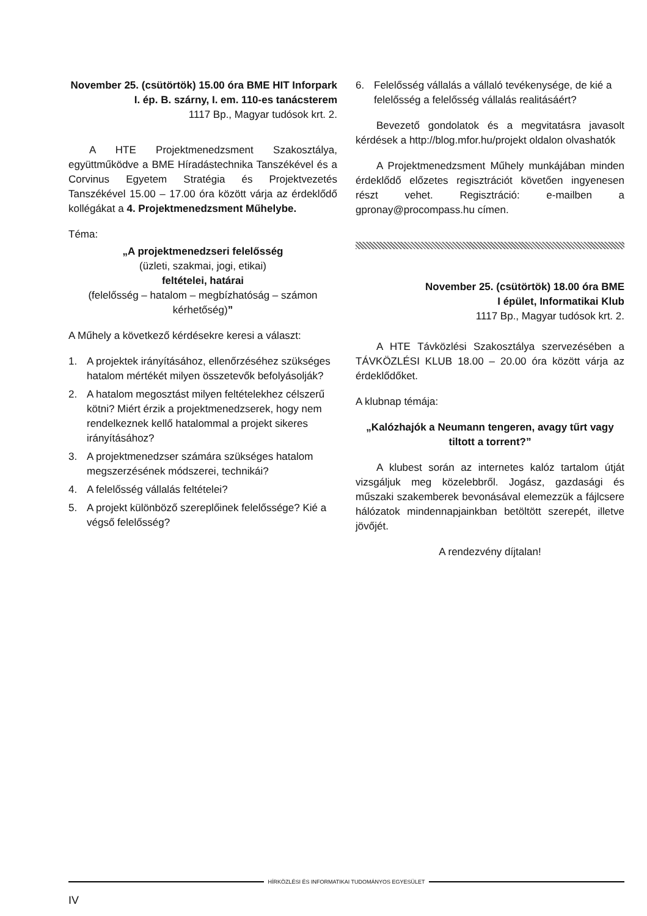November 25. (csütörtök) 15.00 óra BME HIT Inforpark
I. ép. B. szárny, I. em. 110-es tanácsterem
1117 Bp., Magyar tudósok krt. 2.
A HTE Projektmenedzsment Szakosztálya, együttműködve a BME Híradástechnika Tanszékével és a Corvinus Egyetem Stratégia és Projektvezetés Tanszékével 15.00 – 17.00 óra között várja az érdeklődő kollégákat a 4. Projektmenedzsment Műhelybe.
Téma:
„A projektmenedzseri felelősség
(üzleti, szakmai, jogi, etikai)
feltételei, határai
(felelősség – hatalom – megbízhatóság – számon kérhetőség)”
A Műhely a következő kérdésekre keresi a választ:
1. A projektek irányításához, ellenőrzéséhez szükséges hatalom mértékét milyen összetevők befolyásolják?
2. A hatalom megosztást milyen feltételekhez célszerű kötni? Miért érzik a projektmenedzserek, hogy nem rendelkeznek kellő hatalommal a projekt sikeres irányításához?
3. A projektmenedzser számára szükséges hatalom megszerzésének módszerei, technikái?
4. A felelősség vállalás feltételei?
5. A projekt különböző szereplőinek felelőssége? Kié a végső felelősség?
6. Felelősség vállalás a vállaló tevékenysége, de kié a felelősség a felelősség vállalás realitásáért?
Bevezető gondolatok és a megvitatásra javasolt kérdések a http://blog.mfor.hu/projekt oldalon olvashatók
A Projektmenedzsment Műhely munkájában minden érdeklődő előzetes regisztrációt követően ingyenesen részt vehet. Regisztráció: e-mailben a gpronay@procompass.hu címen.
November 25. (csütörtök) 18.00 óra BME
I épület, Informatikai Klub
1117 Bp., Magyar tudósok krt. 2.
A HTE Távközlési Szakosztálya szervezésében a TÁVKÖZLÉSI KLUB 18.00 – 20.00 óra között várja az érdeklődőket.
A klubnap témája:
„Kalózhajók a Neumann tengeren, avagy tűrt vagy tiltott a torrent?”
A klubest során az internetes kalóz tartalom útját vizsgáljuk meg közelebbről. Jogász, gazdasági és műszaki szakemberek bevonásával elemezzük a fájlcsere hálózatok mindennapjainkban betöltött szerepét, illetve jövőjét.
A rendezvény díjtalan!
HÍRKÖZLÉSI ÉS INFORMATIKAI TUDOMÁNYOS EGYESÜLET
IV